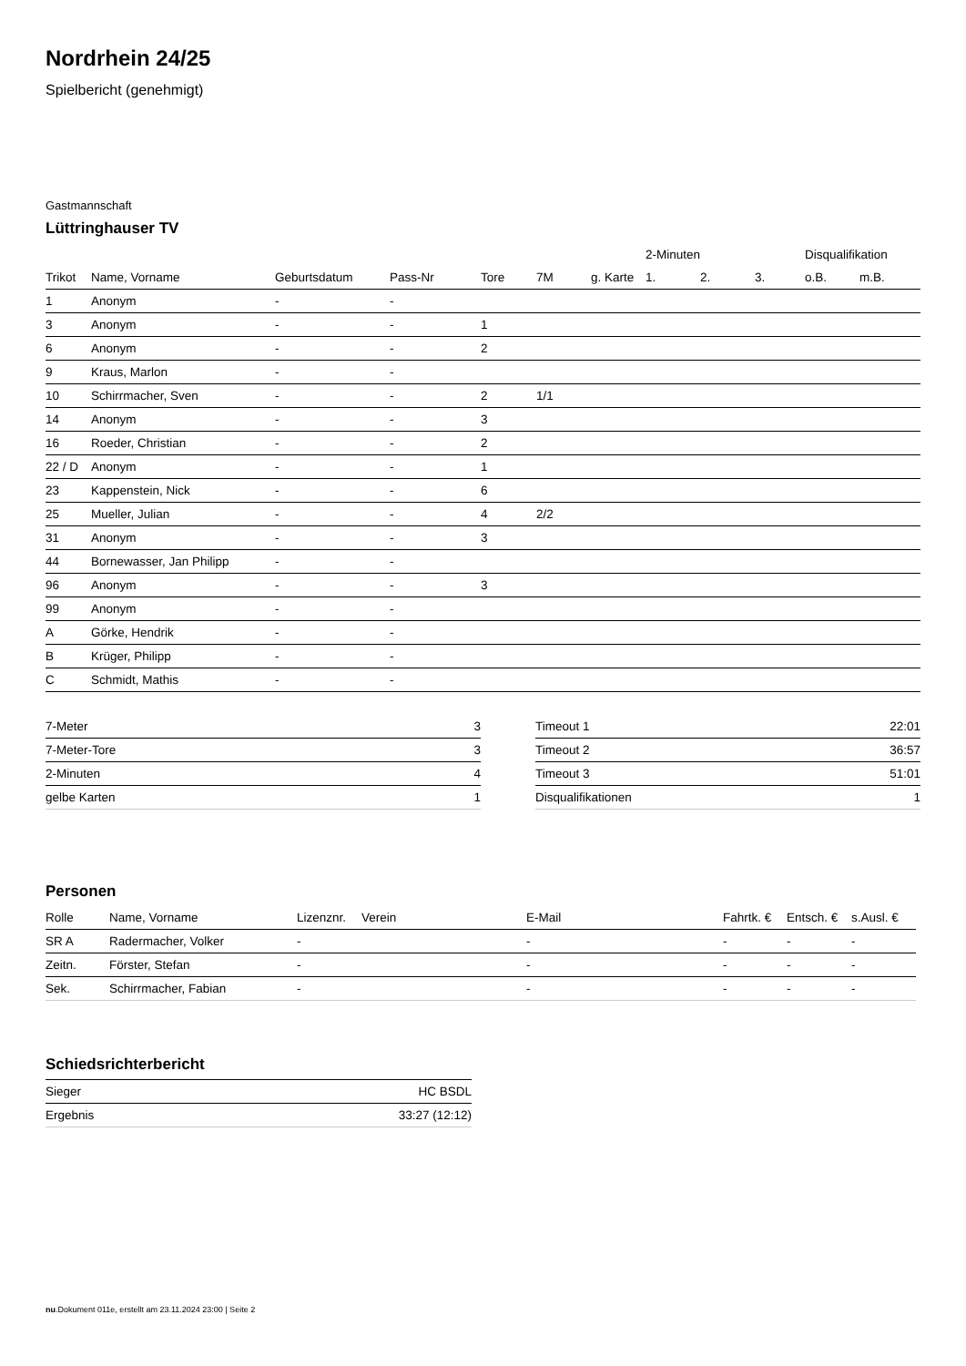Nordrhein 24/25
Spielbericht (genehmigt)
Gastmannschaft
Lüttringhauser TV
| | | | | | | | 2-Minuten | | | Disqualifikation | |
| --- | --- | --- | --- | --- | --- | --- | --- | --- | --- | --- | --- |
| Trikot | Name, Vorname | Geburtsdatum | Pass-Nr | Tore | 7M | g. Karte | 1. | 2. | 3. | o.B. | m.B. |
| 1 | Anonym | - | - | | | | | | | | |
| 3 | Anonym | - | - | 1 | | | | | | | |
| 6 | Anonym | - | - | 2 | | | | | | | |
| 9 | Kraus, Marlon | - | - | | | | | | | | |
| 10 | Schirrmacher, Sven | - | - | 2 | 1/1 | | | | | | |
| 14 | Anonym | - | - | 3 | | | | | | | |
| 16 | Roeder, Christian | - | - | 2 | | | | | | | |
| 22 / D | Anonym | - | - | 1 | | | | | | | |
| 23 | Kappenstein, Nick | - | - | 6 | | | | | | | |
| 25 | Mueller, Julian | - | - | 4 | 2/2 | | | | | | |
| 31 | Anonym | - | - | 3 | | | | | | | |
| 44 | Bornewasser, Jan Philipp | - | - | | | | | | | | |
| 96 | Anonym | - | - | 3 | | | | | | | |
| 99 | Anonym | - | - | | | | | | | | |
| A | Görke, Hendrik | - | - | | | | | | | | |
| B | Krüger, Philipp | - | - | | | | | | | | |
| C | Schmidt, Mathis | - | - | | | | | | | | |
| 7-Meter | 3 |
| 7-Meter-Tore | 3 |
| 2-Minuten | 4 |
| gelbe Karten | 1 |
| Timeout 1 | 22:01 |
| Timeout 2 | 36:57 |
| Timeout 3 | 51:01 |
| Disqualifikationen | 1 |
Personen
| Rolle | Name, Vorname | Lizenznr. | Verein | E-Mail | Fahrtk. € | Entsch. € | s.Ausl. € |
| --- | --- | --- | --- | --- | --- | --- | --- |
| SR A | Radermacher, Volker | - | | - | - | - | - |
| Zeitn. | Förster, Stefan | - | | - | - | - | - |
| Sek. | Schirrmacher, Fabian | - | | - | - | - | - |
Schiedsrichterbericht
| Sieger | HC BSDL |
| Ergebnis | 33:27 (12:12) |
nu.Dokument 011e, erstellt am 23.11.2024 23:00 | Seite 2